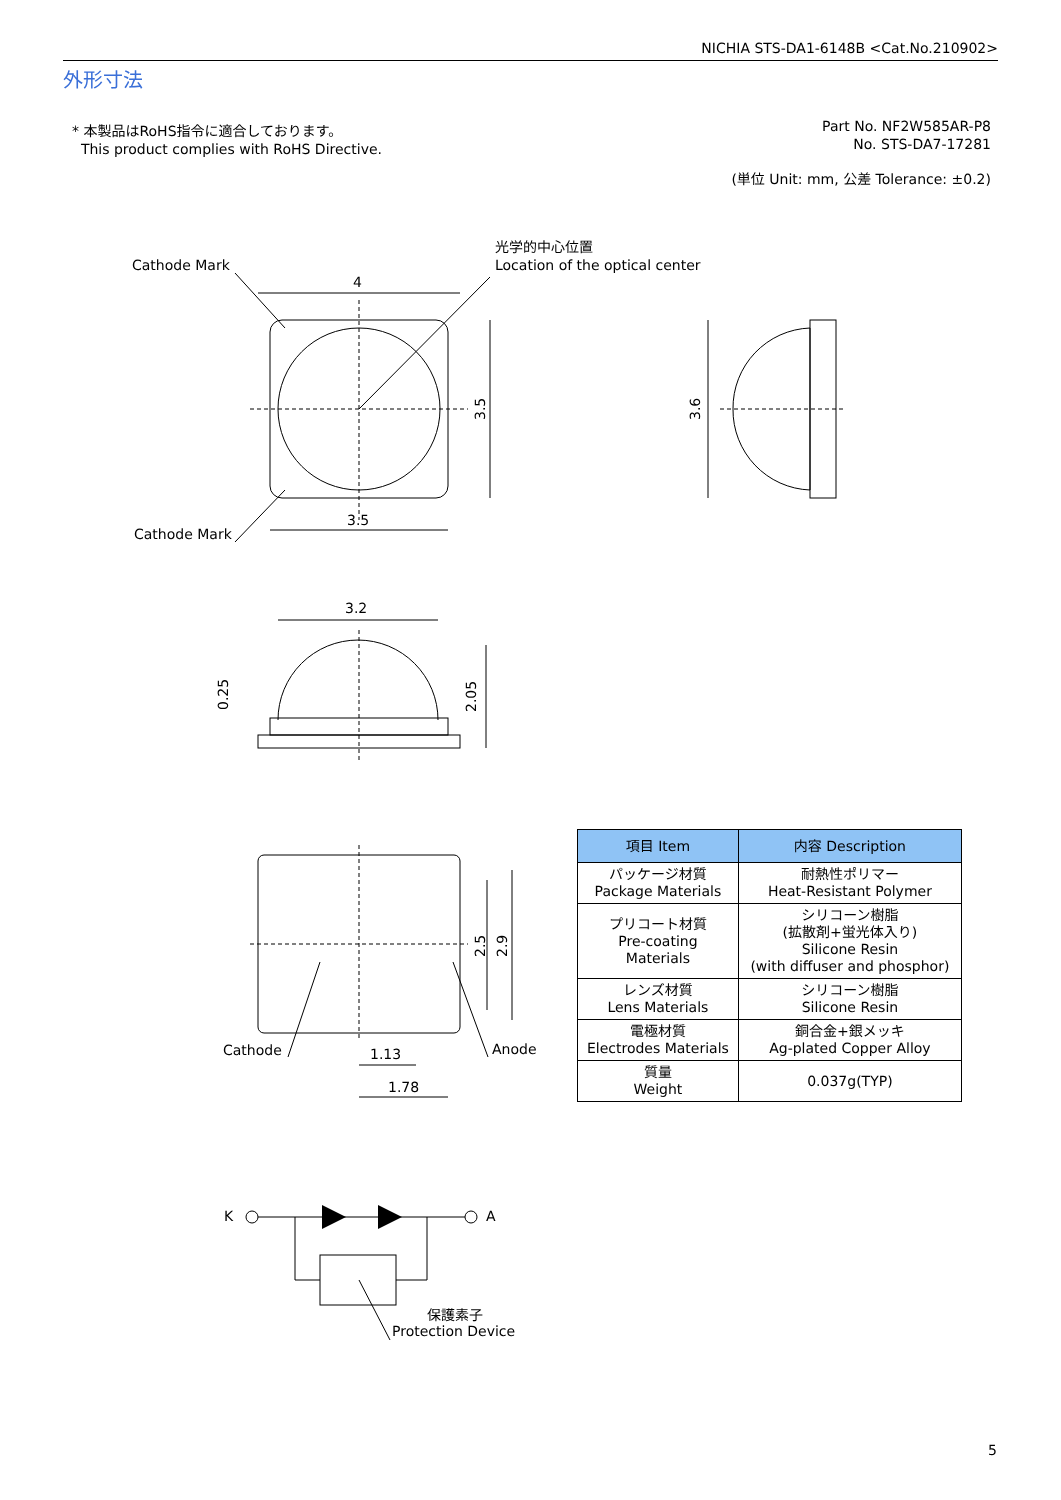NICHIA STS-DA1-6148B <Cat.No.210902>
外形寸法
* 本製品はRoHS指令に適合しております。
This product complies with RoHS Directive.
Part No. NF2W585AR-P8
No. STS-DA7-17281
(単位 Unit: mm, 公差 Tolerance: ±0.2)
Cathode Mark
光学的中心位置
Location of the optical center
4
3.5
3.5
Cathode Mark
3.6
3.2
0.25
2.05
2.5
2.9
Cathode
Anode
1.13
1.78
K
A
保護素子
Protection Device
| 項目 Item | 内容 Description |
| --- | --- |
| パッケージ材質 Package Materials | 耐熱性ポリマー Heat-Resistant Polymer |
| プリコート材質 Pre-coating Materials | シリコーン樹脂 (拡散剤+蛍光体入り) Silicone Resin (with diffuser and phosphor) |
| レンズ材質 Lens Materials | シリコーン樹脂 Silicone Resin |
| 電極材質 Electrodes Materials | 銅合金+銀メッキ Ag-plated Copper Alloy |
| 質量 Weight | 0.037g(TYP) |
5